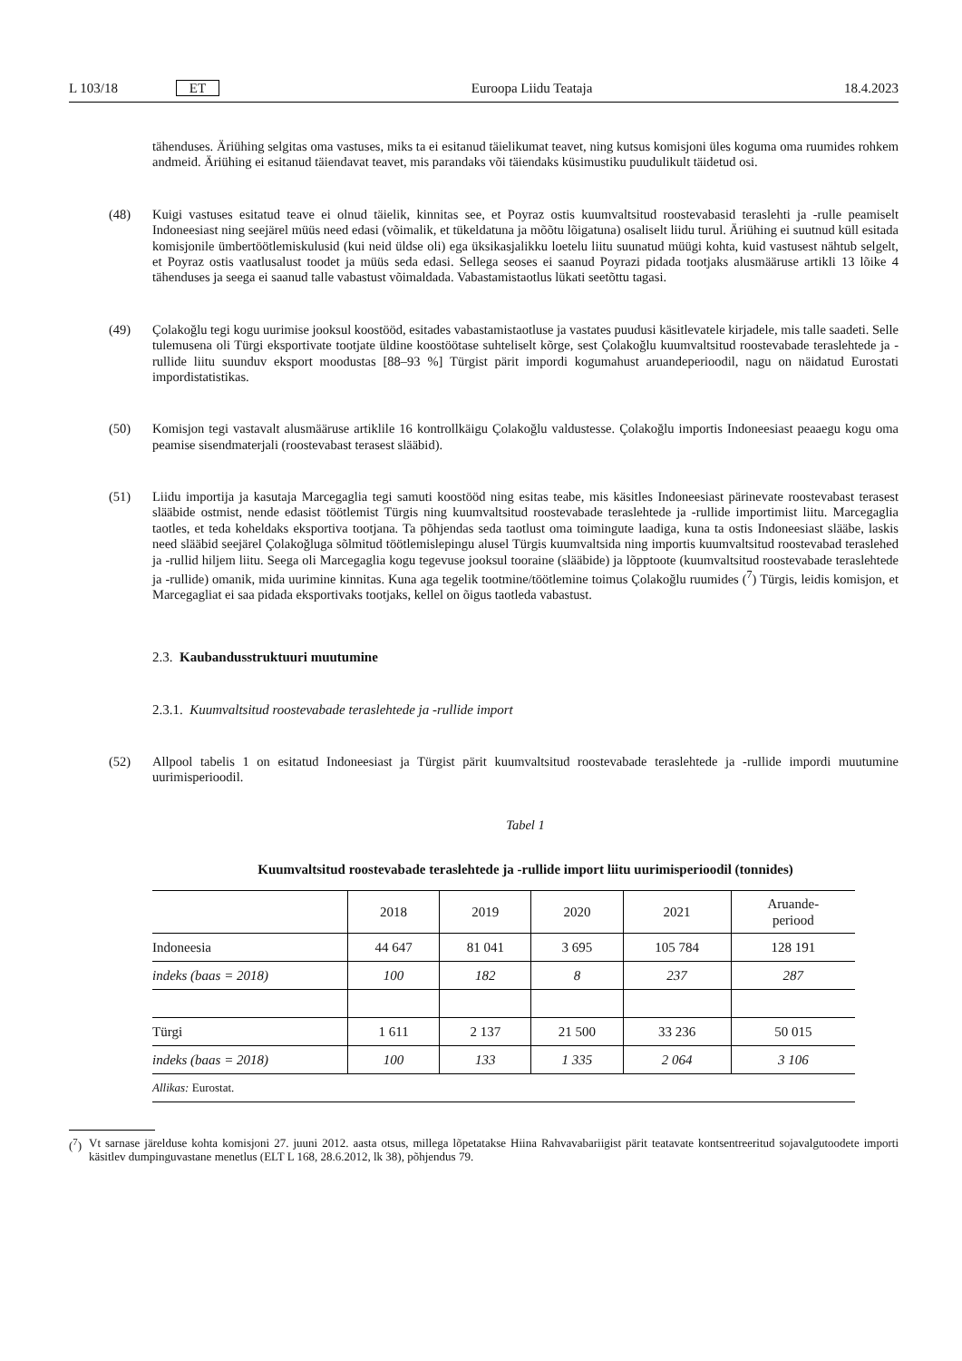L 103/18 ET Euroopa Liidu Teataja 18.4.2023
tähenduses. Äriühing selgitas oma vastuses, miks ta ei esitanud täielikumat teavet, ning kutsus komisjoni üles koguma oma ruumides rohkem andmeid. Äriühing ei esitanud täiendavat teavet, mis parandaks või täiendaks küsimustiku puudulikult täidetud osi.
(48) Kuigi vastuses esitatud teave ei olnud täielik, kinnitas see, et Poyraz ostis kuumvaltsitud roostevabasid teraslehti ja -rulle peamiselt Indoneesiast ning seejärel müüs need edasi (võimalik, et tükeldatuna ja mõõtu lõigatuna) osaliselt liidu turul. Äriühing ei suutnud küll esitada komisjonile ümbertöötlemiskulusid (kui neid üldse oli) ega üksikasjalikku loetelu liitu suunatud müügi kohta, kuid vastusest nähtub selgelt, et Poyraz ostis vaatlusalust toodet ja müüs seda edasi. Sellega seoses ei saanud Poyrazi pidada tootjaks alusmääruse artikli 13 lõike 4 tähenduses ja seega ei saanud talle vabastust võimaldada. Vabastamistaotlus lükati seetõttu tagasi.
(49) Çolakoğlu tegi kogu uurimise jooksul koostööd, esitades vabastamistaotluse ja vastates puudusi käsitlevatele kirjadele, mis talle saadeti. Selle tulemusena oli Türgi eksportivate tootjate üldine koostöötase suhteliselt kõrge, sest Çolakoğlu kuumvaltsitud roostevabade teraslehtede ja -rullide liitu suunduv eksport moodustas [88–93 %] Türgist pärit impordi kogumahust aruandeperioodil, nagu on näidatud Eurostati impordistatistikas.
(50) Komisjon tegi vastavalt alusmääruse artiklile 16 kontrollkäigu Çolakoğlu valdustesse. Çolakoğlu importis Indoneesiast peaaegu kogu oma peamise sisendmaterjali (roostevabast terasest slääbid).
(51) Liidu importija ja kasutaja Marcegaglia tegi samuti koostööd ning esitas teabe, mis käsitles Indoneesiast pärinevate roostevabast terasest slääbide ostmist, nende edasist töötlemist Türgis ning kuumvaltsitud roostevabade teraslehtede ja -rullide importimist liitu. Marcegaglia taotles, et teda koheldaks eksportiva tootjana. Ta põhjendas seda taotlust oma toimingute laadiga, kuna ta ostis Indoneesiast slääbe, laskis need slääbid seejärel Çolakoğluga sõlmitud töötlemislepingu alusel Türgis kuumvaltsida ning importis kuumvaltsitud roostevabad teraslehed ja -rullid hiljem liitu. Seega oli Marcegaglia kogu tegevuse jooksul tooraine (slääbide) ja lõpptoote (kuumvaltsitud roostevabade teraslehtede ja -rullide) omanik, mida uurimine kinnitas. Kuna aga tegelik tootmine/töötlemine toimus Çolakoğlu ruumides (<sup>7</sup>) Türgis, leidis komisjon, et Marcegagliat ei saa pidada eksportivaks tootjaks, kellel on õigus taotleda vabastust.
2.3. Kaubandusstruktuuri muutumine
2.3.1. Kuumvaltsitud roostevabade teraslehtede ja -rullide import
(52) Allpool tabelis 1 on esitatud Indoneesiast ja Türgist pärit kuumvaltsitud roostevabade teraslehtede ja -rullide impordi muutumine uurimisperioodil.
Tabel 1
Kuumvaltsitud roostevabade teraslehtede ja -rullide import liitu uurimisperioodil (tonnides)
| | 2018 | 2019 | 2020 | 2021 | Aruande- periood |
| --- | --- | --- | --- | --- | --- |
| Indoneesia | 44 647 | 81 041 | 3 695 | 105 784 | 128 191 |
| indeks (baas = 2018) | 100 | 182 | 8 | 237 | 287 |
| Türgi | 1 611 | 2 137 | 21 500 | 33 236 | 50 015 |
| indeks (baas = 2018) | 100 | 133 | 1 335 | 2 064 | 3 106 |
| Allikas: Eurostat. | | | | | |
(<sup>7</sup>) Vt sarnase järelduse kohta komisjoni 27. juuni 2012. aasta otsus, millega lõpetatakse Hiina Rahvavabariigist pärit teatavate kontsentreeritud sojavalgutoodete importi käsitlev dumpinguvastane menetlus (ELT L 168, 28.6.2012, lk 38), põhjendus 79.